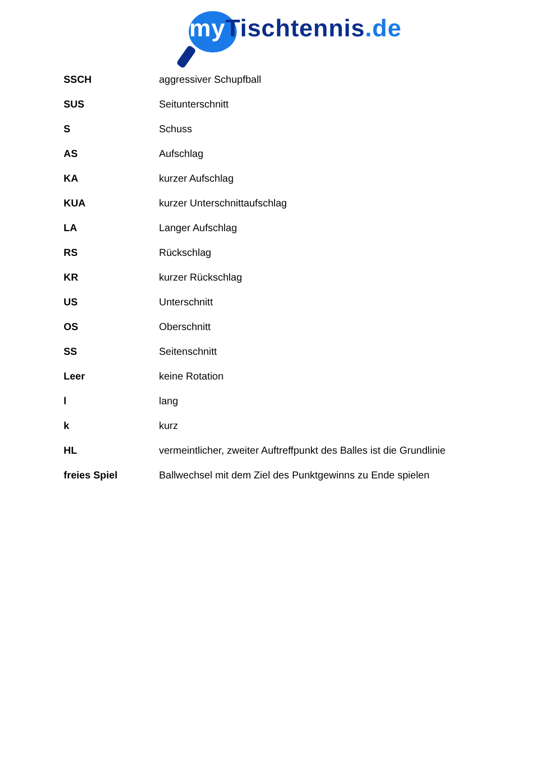my Tischtennis.de
| SSCH | aggressiver Schupfball |
| SUS | Seitunterschnitt |
| S | Schuss |
| AS | Aufschlag |
| KA | kurzer Aufschlag |
| KUA | kurzer Unterschnittaufschlag |
| LA | Langer Aufschlag |
| RS | Rückschlag |
| KR | kurzer Rückschlag |
| US | Unterschnitt |
| OS | Oberschnitt |
| SS | Seitenschnitt |
| Leer | keine Rotation |
| l | lang |
| k | kurz |
| HL | vermeintlicher, zweiter Auftreffpunkt des Balles ist die Grundlinie |
| freies Spiel | Ballwechsel mit dem Ziel des Punktgewinns zu Ende spielen |